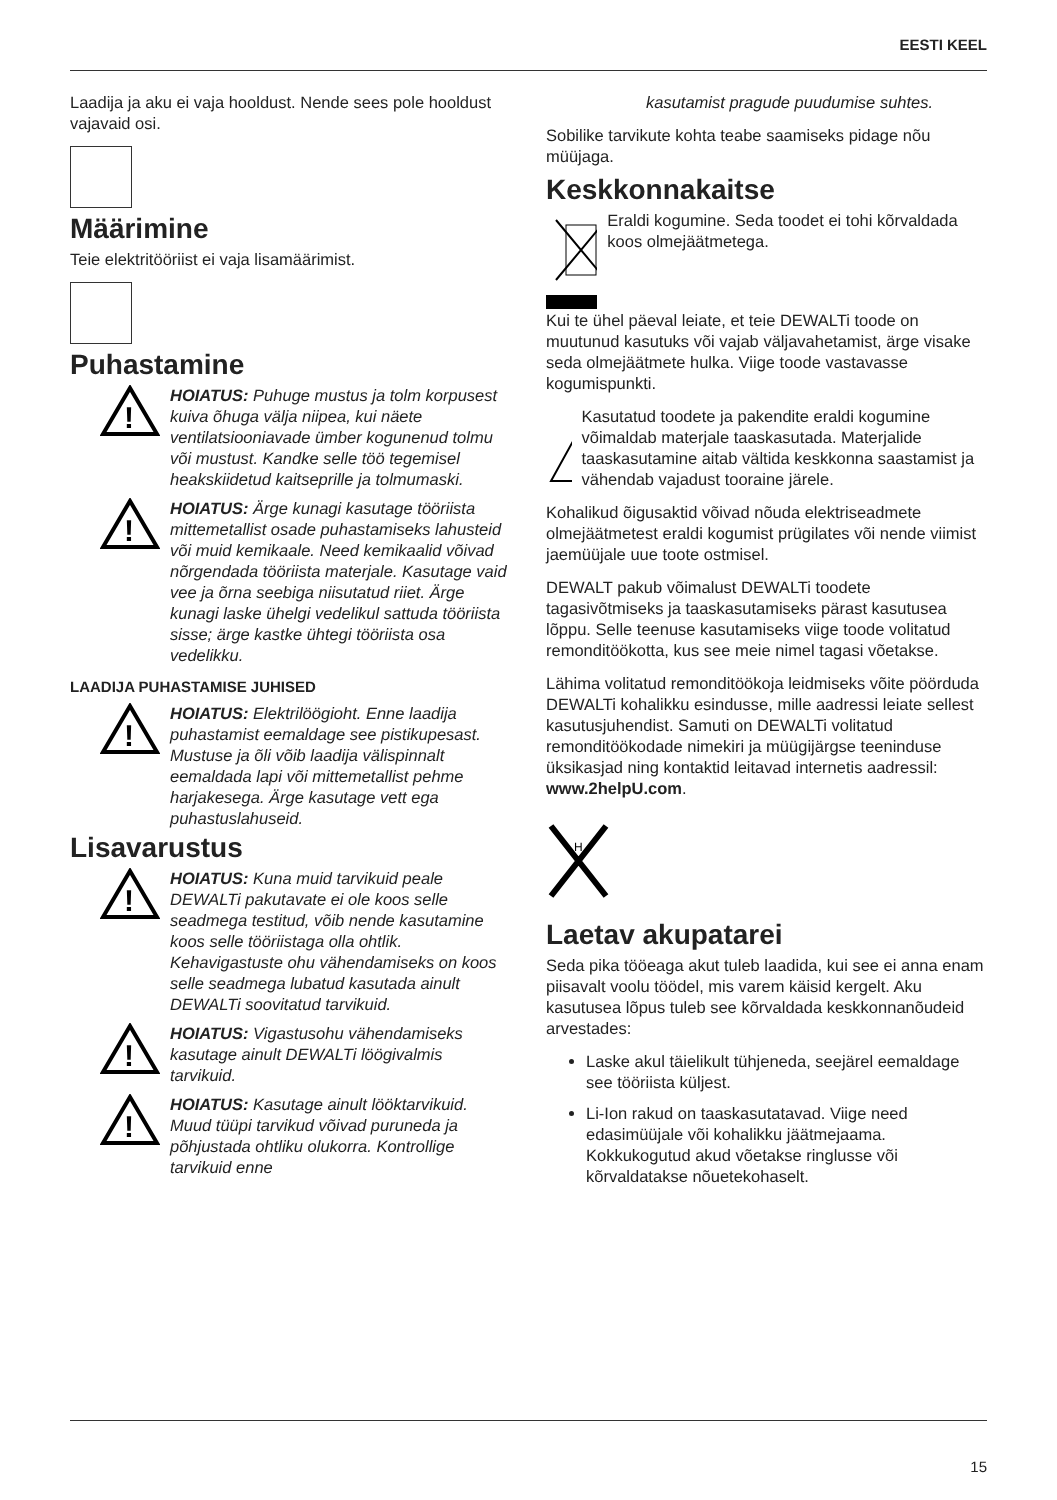EESTI KEEL
Laadija ja aku ei vaja hooldust. Nende sees pole hooldust vajavaid osi.
Määrimine
Teie elektritööriist ei vaja lisamäärimist.
Puhastamine
!
HOIATUS: Puhuge mustus ja tolm korpusest kuiva õhuga välja niipea, kui näete ventilatsiooniavade ümber kogunenud tolmu või mustust. Kandke selle töö tegemisel heakskiidetud kaitseprille ja tolmumaski.
!
HOIATUS: Ärge kunagi kasutage tööriista mittemetallist osade puhastamiseks lahusteid või muid kemikaale. Need kemikaalid võivad nõrgendada tööriista materjale. Kasutage vaid vee ja õrna seebiga niisutatud riiet. Ärge kunagi laske ühelgi vedelikul sattuda tööriista sisse; ärge kastke ühtegi tööriista osa vedelikku.
LAADIJA PUHASTAMISE JUHISED
!
HOIATUS: Elektrilöögioht. Enne laadija puhastamist eemaldage see pistikupesast. Mustuse ja õli võib laadija välispinnalt eemaldada lapi või mittemetallist pehme harjakesega. Ärge kasutage vett ega puhastuslahuseid.
Lisavarustus
!
HOIATUS: Kuna muid tarvikuid peale DEWALTi pakutavate ei ole koos selle seadmega testitud, võib nende kasutamine koos selle tööriistaga olla ohtlik. Kehavigastuste ohu vähendamiseks on koos selle seadmega lubatud kasutada ainult DEWALTi soovitatud tarvikuid.
!
HOIATUS: Vigastusohu vähendamiseks kasutage ainult DEWALTi löögivalmis tarvikuid.
!
HOIATUS: Kasutage ainult löök­tarvikuid. Muud tüüpi tarvikud võivad puruneda ja põhjustada ohtliku olukorra. Kontrollige tarvikuid enne
kasutamist pragude puudumise suhtes.
Sobilike tarvikute kohta teabe saamiseks pidage nõu müüjaga.
Keskkonnakaitse
Eraldi kogumine. Seda toodet ei tohi kõrvaldada koos olmejäätmetega.
Kui te ühel päeval leiate, et teie DEWALTi toode on muutunud kasutuks või vajab väljavahetamist, ärge visake seda olmejäätmete hulka. Viige toode vastavasse kogumispunkti.
Kasutatud toodete ja pakendite eraldi kogumine võimaldab materjale taaskasutada. Materjalide taaskasutamine aitab vältida keskkonna saastamist ja vähendab vajadust tooraine järele.
Kohalikud õigusaktid võivad nõuda elektriseadmete olmejäätmetest eraldi kogumist prügilates või nende viimist jaemüüjale uue toote ostmisel.
DEWALT pakub võimalust DEWALTi toodete tagasivõtmiseks ja taaskasutamiseks pärast kasutusea lõppu. Selle teenuse kasutamiseks viige toode volitatud remonditöökotta, kus see meie nimel tagasi võetakse.
Lähima volitatud remonditöökoja leidmiseks võite pöörduda DEWALTi kohalikku esindusse, mille aadressi leiate sellest kasutusjuhendist. Samuti on DEWALTi volitatud remonditöökodade nimekiri ja müügijärgse teeninduse üksikasjad ning kontaktid leitavad internetis aadressil: www.2helpU.com.
H
Laetav akupatarei
Seda pika tööeaga akut tuleb laadida, kui see ei anna enam piisavalt voolu töödel, mis varem käisid kergelt. Aku kasutusea lõpus tuleb see kõrvaldada keskkonnanõudeid arvestades:
Laske akul täielikult tühjeneda, seejärel eemaldage see tööriista küljest.
Li-Ion rakud on taaskasutatavad. Viige need edasimüüjale või kohalikku jäätmejaama. Kokkukogutud akud võetakse ringlusse või kõrvaldatakse nõuetekohaselt.
15